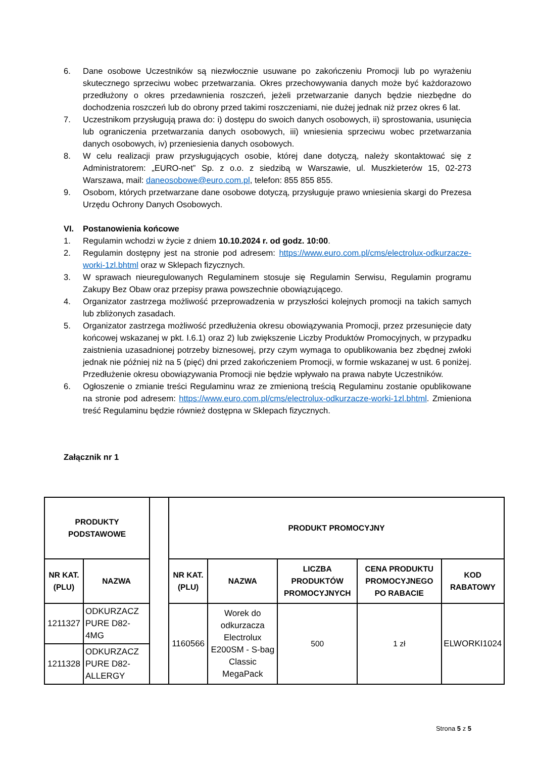6. Dane osobowe Uczestników są niezwłocznie usuwane po zakończeniu Promocji lub po wyrażeniu skutecznego sprzeciwu wobec przetwarzania. Okres przechowywania danych może być każdorazowo przedłużony o okres przedawnienia roszczeń, jeżeli przetwarzanie danych będzie niezbędne do dochodzenia roszczeń lub do obrony przed takimi roszczeniami, nie dużej jednak niż przez okres 6 lat.
7. Uczestnikom przysługują prawa do: i) dostępu do swoich danych osobowych, ii) sprostowania, usunięcia lub ograniczenia przetwarzania danych osobowych, iii) wniesienia sprzeciwu wobec przetwarzania danych osobowych, iv) przeniesienia danych osobowych.
8. W celu realizacji praw przysługujących osobie, której dane dotyczą, należy skontaktować się z Administratorem: „EURO-net” Sp. z o.o. z siedzibą w Warszawie, ul. Muszkieterów 15, 02-273 Warszawa, mail: daneosobowe@euro.com.pl, telefon: 855 855 855.
9. Osobom, których przetwarzane dane osobowe dotyczą, przysługuje prawo wniesienia skargi do Prezesa Urzędu Ochrony Danych Osobowych.
VI. Postanowienia końcowe
1. Regulamin wchodzi w życie z dniem 10.10.2024 r. od godz. 10:00.
2. Regulamin dostępny jest na stronie pod adresem: https://www.euro.com.pl/cms/electrolux-odkurzacze-worki-1zl.bhtml oraz w Sklepach fizycznych.
3. W sprawach nieuregulowanych Regulaminem stosuje się Regulamin Serwisu, Regulamin programu Zakupy Bez Obaw oraz przepisy prawa powszechnie obowiązującego.
4. Organizator zastrzega możliwość przeprowadzenia w przyszłości kolejnych promocji na takich samych lub zbliżonych zasadach.
5. Organizator zastrzega możliwość przedłużenia okresu obowiązywania Promocji, przez przesunięcie daty końcowej wskazanej w pkt. I.6.1) oraz 2) lub zwiększenie Liczby Produktów Promocyjnych, w przypadku zaistnienia uzasadnionej potrzeby biznesowej, przy czym wymaga to opublikowania bez zbędnej zwłoki jednak nie później niż na 5 (pięć) dni przed zakończeniem Promocji, w formie wskazanej w ust. 6 poniżej. Przedłużenie okresu obowiązywania Promocji nie będzie wpływało na prawa nabyte Uczestników.
6. Ogłoszenie o zmianie treści Regulaminu wraz ze zmienioną treścią Regulaminu zostanie opublikowane na stronie pod adresem: https://www.euro.com.pl/cms/electrolux-odkurzacze-worki-1zl.bhtml. Zmieniona treść Regulaminu będzie również dostępna w Sklepach fizycznych.
Załącznik nr 1
| PRODUKTY PODSTAWOWE | | | PRODUKT PROMOCYJNY | | | | |
| NR KAT. (PLU) | NAZWA | | NR KAT. (PLU) | NAZWA | LICZBA PRODUKTÓW PROMOCYJNYCH | CENA PRODUKTU PROMOCYJNEGO PO RABACIE | KOD RABATOWY |
| 1211327 | ODKURZACZ PURE D82-4MG | | 1160566 | Worek do odkurzacza Electrolux E200SM - S-bag Classic MegaPack | 500 | 1 zł | ELWORKI1024 |
| 1211328 | ODKURZACZ PURE D82-ALLERGY | | | | | | |
Strona 5 z 5